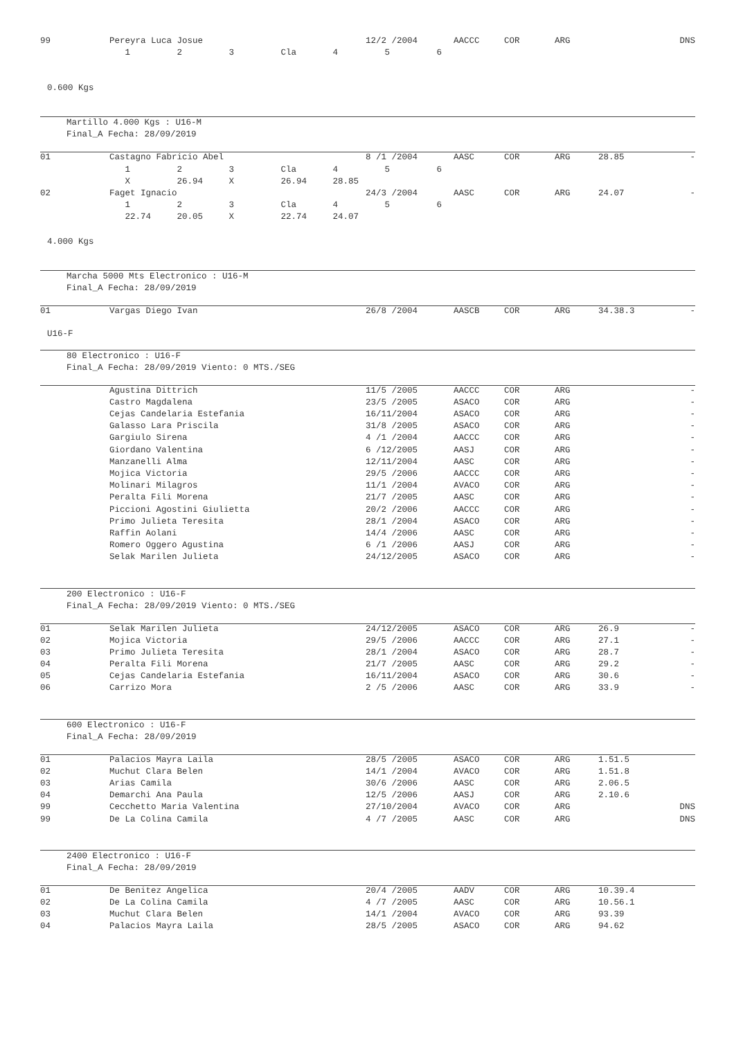| 99 | Pereyra Luca Josue | 12/2 /2004 | AACCC | COR | ARG | | DNS |
| | 1 2 3 Cla 4 5 6 | | | | | | |
0.600 Kgs
Martillo 4.000 Kgs : U16-M
Final_A Fecha: 28/09/2019
| 01 | Castagno Fabricio Abel | 8 /1 /2004 | AASC | COR | ARG | 28.85 | - |
| | 1 2 3 Cla 4 5 6 | | | | | | |
| | X 26.94 X 26.94 28.85 | | | | | | |
| 02 | Faget Ignacio | 24/3 /2004 | AASC | COR | ARG | 24.07 | - |
| | 1 2 3 Cla 4 5 6 | | | | | | |
| | 22.74 20.05 X 22.74 24.07 | | | | | | |
4.000 Kgs
Marcha 5000 Mts Electronico : U16-M
Final_A Fecha: 28/09/2019
| 01 | Vargas Diego Ivan | 26/8 /2004 | AASCB | COR | ARG | 34.38.3 | - |
U16-F
80 Electronico : U16-F
Final_A Fecha: 28/09/2019 Viento: 0 MTS./SEG
| | Agustina Dittrich | 11/5 /2005 | AACCC | COR | ARG | | - |
| | Castro Magdalena | 23/5 /2005 | ASACO | COR | ARG | | - |
| | Cejas Candelaria Estefania | 16/11/2004 | ASACO | COR | ARG | | - |
| | Galasso Lara Priscila | 31/8 /2005 | ASACO | COR | ARG | | - |
| | Gargiulo Sirena | 4 /1 /2004 | AACCC | COR | ARG | | - |
| | Giordano Valentina | 6 /12/2005 | AASJ | COR | ARG | | - |
| | Manzanelli Alma | 12/11/2004 | AASC | COR | ARG | | - |
| | Mojica Victoria | 29/5 /2006 | AACCC | COR | ARG | | - |
| | Molinari Milagros | 11/1 /2004 | AVACO | COR | ARG | | - |
| | Peralta Fili Morena | 21/7 /2005 | AASC | COR | ARG | | - |
| | Piccioni Agostini Giulietta | 20/2 /2006 | AACCC | COR | ARG | | - |
| | Primo Julieta Teresita | 28/1 /2004 | ASACO | COR | ARG | | - |
| | Raffin Aolani | 14/4 /2006 | AASC | COR | ARG | | - |
| | Romero Oggero Agustina | 6 /1 /2006 | AASJ | COR | ARG | | - |
| | Selak Marilen Julieta | 24/12/2005 | ASACO | COR | ARG | | - |
200 Electronico : U16-F
Final_A Fecha: 28/09/2019 Viento: 0 MTS./SEG
| 01 | Selak Marilen Julieta | 24/12/2005 | ASACO | COR | ARG | 26.9 | - |
| 02 | Mojica Victoria | 29/5 /2006 | AACCC | COR | ARG | 27.1 | - |
| 03 | Primo Julieta Teresita | 28/1 /2004 | ASACO | COR | ARG | 28.7 | - |
| 04 | Peralta Fili Morena | 21/7 /2005 | AASC | COR | ARG | 29.2 | - |
| 05 | Cejas Candelaria Estefania | 16/11/2004 | ASACO | COR | ARG | 30.6 | - |
| 06 | Carrizo Mora | 2 /5 /2006 | AASC | COR | ARG | 33.9 | - |
600 Electronico : U16-F
Final_A Fecha: 28/09/2019
| 01 | Palacios Mayra Laila | 28/5 /2005 | ASACO | COR | ARG | 1.51.5 | |
| 02 | Muchut Clara Belen | 14/1 /2004 | AVACO | COR | ARG | 1.51.8 | |
| 03 | Arias Camila | 30/6 /2006 | AASC | COR | ARG | 2.06.5 | |
| 04 | Demarchi Ana Paula | 12/5 /2006 | AASJ | COR | ARG | 2.10.6 | |
| 99 | Cecchetto Maria Valentina | 27/10/2004 | AVACO | COR | ARG | | DNS |
| 99 | De La Colina Camila | 4 /7 /2005 | AASC | COR | ARG | | DNS |
2400 Electronico : U16-F
Final_A Fecha: 28/09/2019
| 01 | De Benitez Angelica | 20/4 /2005 | AADV | COR | ARG | 10.39.4 | |
| 02 | De La Colina Camila | 4 /7 /2005 | AASC | COR | ARG | 10.56.1 | |
| 03 | Muchut Clara Belen | 14/1 /2004 | AVACO | COR | ARG | 93.39 | |
| 04 | Palacios Mayra Laila | 28/5 /2005 | ASACO | COR | ARG | 94.62 | |